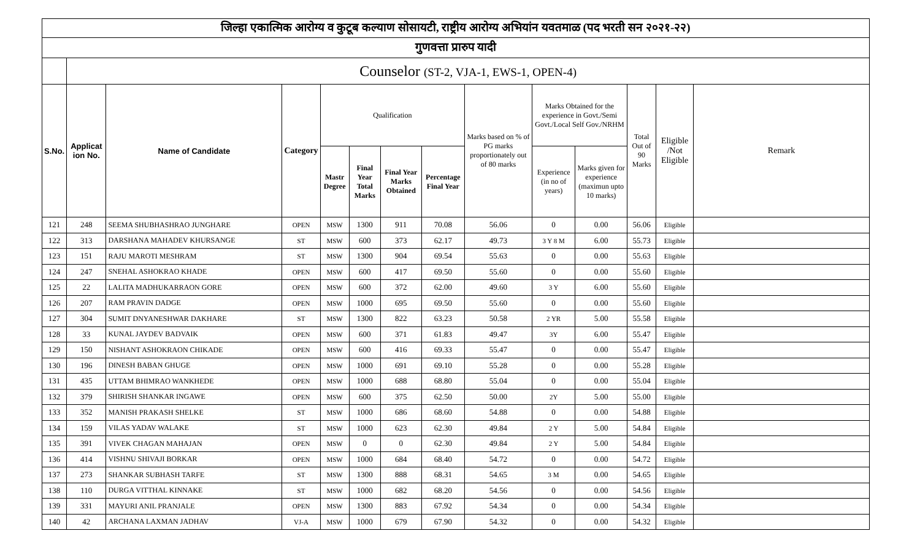| जिल्हा एकात्मिक आरोग्य व कुटूब कल्याण सोसायटी, राष्ट्रीय आरोग्य अभियांन यवतमाळ (पद भरती सन २०२१-२२) | | | | | | | | | | | | | |
| गुणवत्ता प्रारुप यादी | | | | | | | | | | | | | |
| | Counselor (ST-2, VJA-1, EWS-1, OPEN-4) | | | | | | | | | | | | |
| S.No. | Applicat ion No. | Name of Candidate | Category | Qualification | | | | Marks based on % of PG marks proportionately out of 80 marks | Marks Obtained for the experience in Govt./Semi Govt./Local Self Gov./NRHM | | Total Out of 90 Marks | Eligible /Not Eligible | Remark |
| | | | | Mastr Degree | Final Year Total Marks | Final Year Marks Obtained | Percentage Final Year | | Experience (in no of years) | Marks given for experience (maximun upto 10 marks) | | | |
| 121 | 248 | SEEMA SHUBHASHRAO JUNGHARE | OPEN | MSW | 1300 | 911 | 70.08 | 56.06 | 0 | 0.00 | 56.06 | Eligible | |
| 122 | 313 | DARSHANA MAHADEV KHURSANGE | ST | MSW | 600 | 373 | 62.17 | 49.73 | 3 Y 8 M | 6.00 | 55.73 | Eligible | |
| 123 | 151 | RAJU MAROTI MESHRAM | ST | MSW | 1300 | 904 | 69.54 | 55.63 | 0 | 0.00 | 55.63 | Eligible | |
| 124 | 247 | SNEHAL ASHOKRAO KHADE | OPEN | MSW | 600 | 417 | 69.50 | 55.60 | 0 | 0.00 | 55.60 | Eligible | |
| 125 | 22 | LALITA MADHUKARRAON GORE | OPEN | MSW | 600 | 372 | 62.00 | 49.60 | 3 Y | 6.00 | 55.60 | Eligible | |
| 126 | 207 | RAM PRAVIN DADGE | OPEN | MSW | 1000 | 695 | 69.50 | 55.60 | 0 | 0.00 | 55.60 | Eligible | |
| 127 | 304 | SUMIT DNYANESHWAR DAKHARE | ST | MSW | 1300 | 822 | 63.23 | 50.58 | 2 YR | 5.00 | 55.58 | Eligible | |
| 128 | 33 | KUNAL JAYDEV BADVAIK | OPEN | MSW | 600 | 371 | 61.83 | 49.47 | 3Y | 6.00 | 55.47 | Eligible | |
| 129 | 150 | NISHANT ASHOKRAON CHIKADE | OPEN | MSW | 600 | 416 | 69.33 | 55.47 | 0 | 0.00 | 55.47 | Eligible | |
| 130 | 196 | DINESH BABAN GHUGE | OPEN | MSW | 1000 | 691 | 69.10 | 55.28 | 0 | 0.00 | 55.28 | Eligible | |
| 131 | 435 | UTTAM BHIMRAO WANKHEDE | OPEN | MSW | 1000 | 688 | 68.80 | 55.04 | 0 | 0.00 | 55.04 | Eligible | |
| 132 | 379 | SHIRISH SHANKAR INGAWE | OPEN | MSW | 600 | 375 | 62.50 | 50.00 | 2Y | 5.00 | 55.00 | Eligible | |
| 133 | 352 | MANISH PRAKASH SHELKE | ST | MSW | 1000 | 686 | 68.60 | 54.88 | 0 | 0.00 | 54.88 | Eligible | |
| 134 | 159 | VILAS YADAV WALAKE | ST | MSW | 1000 | 623 | 62.30 | 49.84 | 2 Y | 5.00 | 54.84 | Eligible | |
| 135 | 391 | VIVEK CHAGAN MAHAJAN | OPEN | MSW | 0 | 0 | 62.30 | 49.84 | 2 Y | 5.00 | 54.84 | Eligible | |
| 136 | 414 | VISHNU SHIVAJI BORKAR | OPEN | MSW | 1000 | 684 | 68.40 | 54.72 | 0 | 0.00 | 54.72 | Eligible | |
| 137 | 273 | SHANKAR SUBHASH TARFE | ST | MSW | 1300 | 888 | 68.31 | 54.65 | 3 M | 0.00 | 54.65 | Eligible | |
| 138 | 110 | DURGA VITTHAL KINNAKE | ST | MSW | 1000 | 682 | 68.20 | 54.56 | 0 | 0.00 | 54.56 | Eligible | |
| 139 | 331 | MAYURI ANIL PRANJALE | OPEN | MSW | 1300 | 883 | 67.92 | 54.34 | 0 | 0.00 | 54.34 | Eligible | |
| 140 | 42 | ARCHANA LAXMAN JADHAV | VJ-A | MSW | 1000 | 679 | 67.90 | 54.32 | 0 | 0.00 | 54.32 | Eligible | |